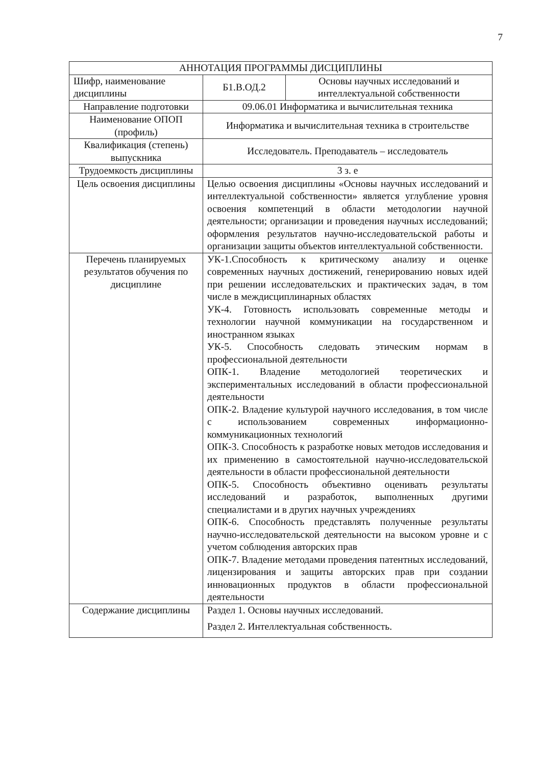7
| АННОТАЦИЯ ПРОГРАММЫ ДИСЦИПЛИНЫ | | |
| --- | --- | --- |
| Шифр, наименование дисциплины | Б1.В.ОД.2 | Основы научных исследований и интеллектуальной собственности |
| Направление подготовки | 09.06.01 Информатика и вычислительная техника | |
| Наименование ОПОП (профиль) | Информатика и вычислительная техника в строительстве | |
| Квалификация (степень) выпускника | Исследователь. Преподаватель – исследователь | |
| Трудоемкость дисциплины | 3 з. е | |
| Цель освоения дисциплины | Целью освоения дисциплины «Основы научных исследований и интеллектуальной собственности» является углубление уровня освоения компетенций в области методологии научной деятельности; организации и проведения научных исследований; оформления результатов научно-исследовательской работы и организации защиты объектов интеллектуальной собственности. | |
| Перечень планируемых результатов обучения по дисциплине | УК-1.Способность к критическому анализу и оценке современных научных достижений, генерированию новых идей при решении исследовательских и практических задач, в том числе в междисциплинарных областях УК-4. Готовность использовать современные методы и технологии научной коммуникации на государственном и иностранном языках УК-5. Способность следовать этическим нормам в профессиональной деятельности ОПК-1. Владение методологией теоретических и экспериментальных исследований в области профессиональной деятельности ОПК-2. Владение культурой научного исследования, в том числе с использованием современных информационно-коммуникационных технологий ОПК-3. Способность к разработке новых методов исследования и их применению в самостоятельной научно-исследовательской деятельности в области профессиональной деятельности ОПК-5. Способность объективно оценивать результаты исследований и разработок, выполненных другими специалистами и в других научных учреждениях ОПК-6. Способность представлять полученные результаты научно-исследовательской деятельности на высоком уровне и с учетом соблюдения авторских прав ОПК-7. Владение методами проведения патентных исследований, лицензирования и защиты авторских прав при создании инновационных продуктов в области профессиональной деятельности | |
| Содержание дисциплины | Раздел 1. Основы научных исследований. Раздел 2. Интеллектуальная собственность. | |